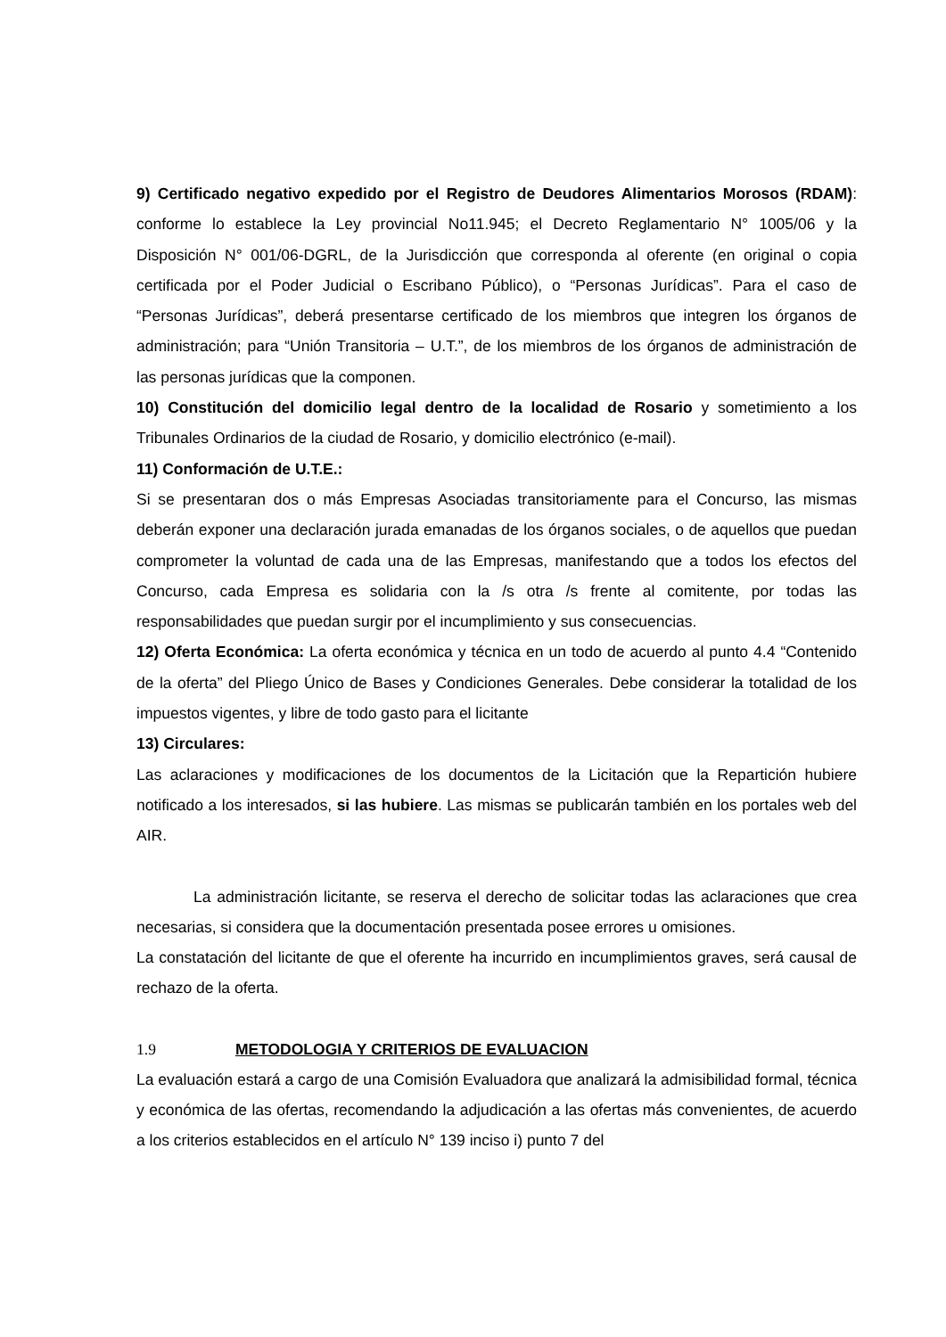9) Certificado negativo expedido por el Registro de Deudores Alimentarios Morosos (RDAM): conforme lo establece la Ley provincial No11.945; el Decreto Reglamentario N° 1005/06 y la Disposición N° 001/06-DGRL, de la Jurisdicción que corresponda al oferente (en original o copia certificada por el Poder Judicial o Escribano Público), o “Personas Jurídicas”. Para el caso de “Personas Jurídicas”, deberá presentarse certificado de los miembros que integren los órganos de administración; para “Unión Transitoria – U.T.”, de los miembros de los órganos de administración de las personas jurídicas que la componen.
10) Constitución del domicilio legal dentro de la localidad de Rosario y sometimiento a los Tribunales Ordinarios de la ciudad de Rosario, y domicilio electrónico (e-mail).
11) Conformación de U.T.E.:
Si se presentaran dos o más Empresas Asociadas transitoriamente para el Concurso, las mismas deberán exponer una declaración jurada emanadas de los órganos sociales, o de aquellos que puedan comprometer la voluntad de cada una de las Empresas, manifestando que a todos los efectos del Concurso, cada Empresa es solidaria con la /s otra /s frente al comitente, por todas las responsabilidades que puedan surgir por el incumplimiento y sus consecuencias.
12) Oferta Económica: La oferta económica y técnica en un todo de acuerdo al punto 4.4 “Contenido de la oferta” del Pliego Único de Bases y Condiciones Generales. Debe considerar la totalidad de los impuestos vigentes, y libre de todo gasto para el licitante
13) Circulares:
Las aclaraciones y modificaciones de los documentos de la Licitación que la Repartición hubiere notificado a los interesados, si las hubiere. Las mismas se publicarán también en los portales web del AIR.
La administración licitante, se reserva el derecho de solicitar todas las aclaraciones que crea necesarias, si considera que la documentación presentada posee errores u omisiones.
La constatación del licitante de que el oferente ha incurrido en incumplimientos graves, será causal de rechazo de la oferta.
1.9 METODOLOGIA Y CRITERIOS DE EVALUACION
La evaluación estará a cargo de una Comisión Evaluadora que analizará la admisibilidad formal, técnica y económica de las ofertas, recomendando la adjudicación a las ofertas más convenientes, de acuerdo a los criterios establecidos en el artículo N° 139 inciso i) punto 7 del